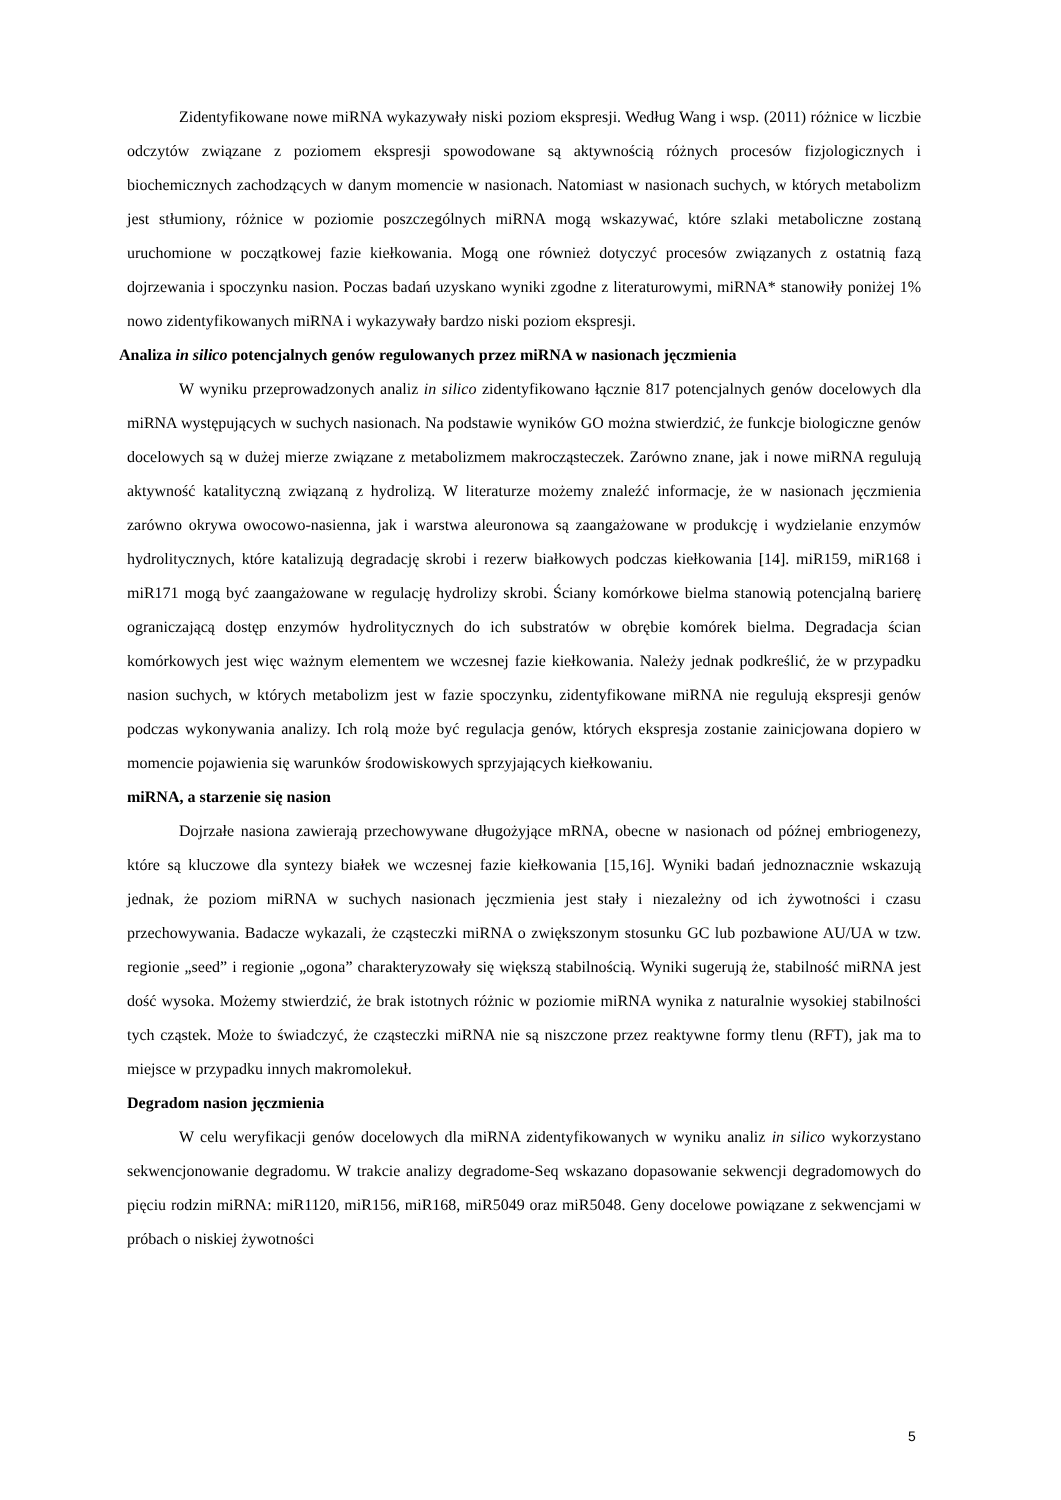Zidentyfikowane nowe miRNA wykazywały niski poziom ekspresji. Według Wang i wsp. (2011) różnice w liczbie odczytów związane z poziomem ekspresji spowodowane są aktywnością różnych procesów fizjologicznych i biochemicznych zachodzących w danym momencie w nasionach. Natomiast w nasionach suchych, w których metabolizm jest stłumiony, różnice w poziomie poszczególnych miRNA mogą wskazywać, które szlaki metaboliczne zostaną uruchomione w początkowej fazie kiełkowania. Mogą one również dotyczyć procesów związanych z ostatnią fazą dojrzewania i spoczynku nasion. Poczas badań uzyskano wyniki zgodne z literaturowymi, miRNA* stanowiły poniżej 1% nowo zidentyfikowanych miRNA i wykazywały bardzo niski poziom ekspresji.
Analiza in silico potencjalnych genów regulowanych przez miRNA w nasionach jęczmienia
W wyniku przeprowadzonych analiz in silico zidentyfikowano łącznie 817 potencjalnych genów docelowych dla miRNA występujących w suchych nasionach. Na podstawie wyników GO można stwierdzić, że funkcje biologiczne genów docelowych są w dużej mierze związane z metabolizmem makrocząsteczek. Zarówno znane, jak i nowe miRNA regulują aktywność katalityczną związaną z hydrolizą. W literaturze możemy znaleźć informacje, że w nasionach jęczmienia zarówno okrywa owocowo-nasienna, jak i warstwa aleuronowa są zaangażowane w produkcję i wydzielanie enzymów hydrolitycznych, które katalizują degradację skrobi i rezerw białkowych podczas kiełkowania [14]. miR159, miR168 i miR171 mogą być zaangażowane w regulację hydrolizy skrobi. Ściany komórkowe bielma stanowią potencjalną barierę ograniczającą dostęp enzymów hydrolitycznych do ich substratów w obrębie komórek bielma. Degradacja ścian komórkowych jest więc ważnym elementem we wczesnej fazie kiełkowania. Należy jednak podkreślić, że w przypadku nasion suchych, w których metabolizm jest w fazie spoczynku, zidentyfikowane miRNA nie regulują ekspresji genów podczas wykonywania analizy. Ich rolą może być regulacja genów, których ekspresja zostanie zainicjowana dopiero w momencie pojawienia się warunków środowiskowych sprzyjających kiełkowaniu.
miRNA, a starzenie się nasion
Dojrzałe nasiona zawierają przechowywane długożyjące mRNA, obecne w nasionach od późnej embriogenezy, które są kluczowe dla syntezy białek we wczesnej fazie kiełkowania [15,16]. Wyniki badań jednoznacznie wskazują jednak, że poziom miRNA w suchych nasionach jęczmienia jest stały i niezależny od ich żywotności i czasu przechowywania. Badacze wykazali, że cząsteczki miRNA o zwiększonym stosunku GC lub pozbawione AU/UA w tzw. regionie „seed” i regionie „ogona” charakteryzowały się większą stabilnością. Wyniki sugerują że, stabilność miRNA jest dość wysoka. Możemy stwierdzić, że brak istotnych różnic w poziomie miRNA wynika z naturalnie wysokiej stabilności tych cząstek. Może to świadczyć, że cząsteczki miRNA nie są niszczone przez reaktywne formy tlenu (RFT), jak ma to miejsce w przypadku innych makromolekuł.
Degradom nasion jęczmienia
W celu weryfikacji genów docelowych dla miRNA zidentyfikowanych w wyniku analiz in silico wykorzystano sekwencjonowanie degradomu. W trakcie analizy degradome-Seq wskazano dopasowanie sekwencji degradomowych do pięciu rodzin miRNA: miR1120, miR156, miR168, miR5049 oraz miR5048. Geny docelowe powiązane z sekwencjami w próbach o niskiej żywotności
5